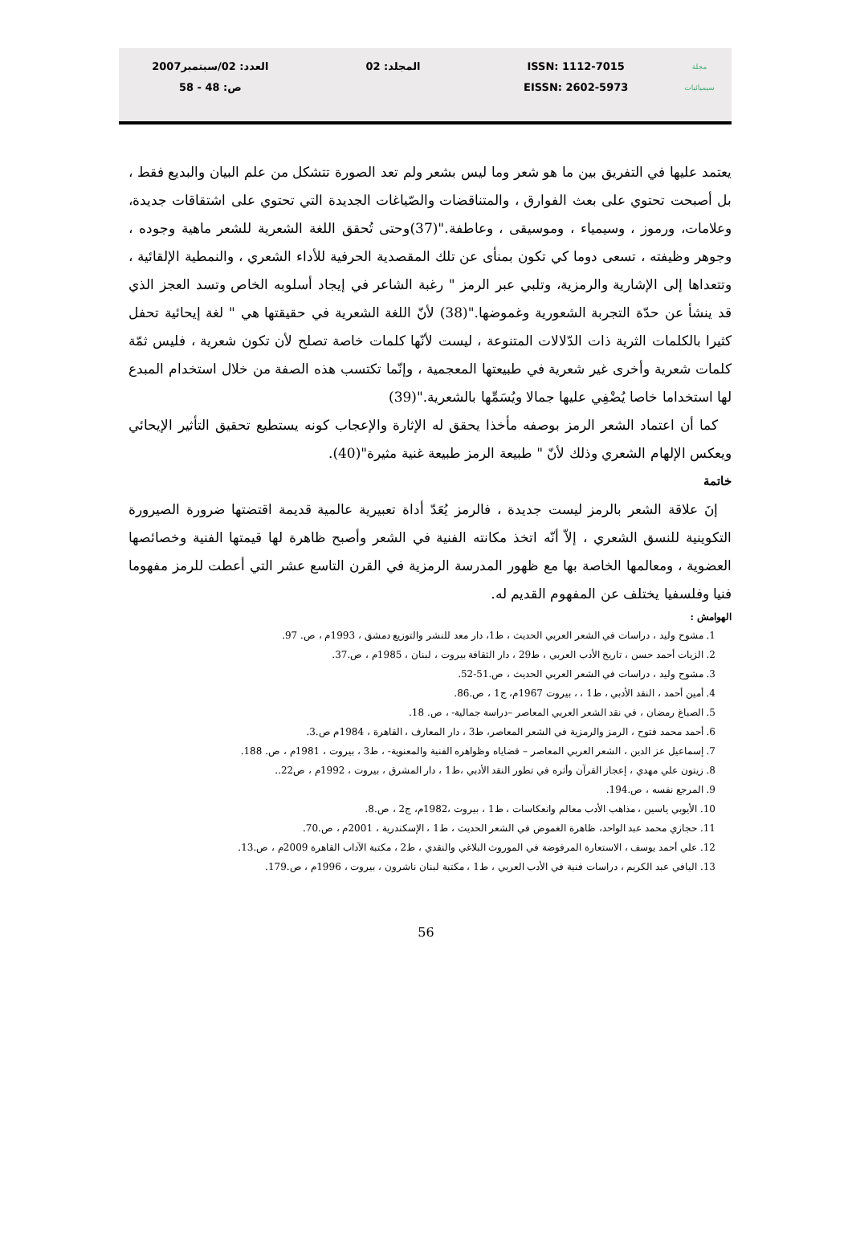مجلة
سيميائيات
ISSN: 1112-7015
EISSN: 2602-5973
المجلد: 02 العدد: 02/سبتمبر2007
ص: 48 - 58
يعتمد عليها في التفريق بين ما هو شعر وما ليس بشعر ولم تعد الصورة تتشكل من علم البيان والبديع فقط ، بل أصبحت تحتوي على بعث الفوارق ، والمتناقضات والصّياغات الجديدة التي تحتوي على اشتقاقات جديدة، وعلامات، ورموز ، وسيمياء ، وموسيقى ، وعاطفة."(37)وحتى تُحقق اللغة الشعرية للشعر ماهية وجوده ، وجوهر وظيفته ، تسعى دوما كي تكون بمنأى عن تلك المقصدية الحرفية للأداء الشعري ، والنمطية الإلقائية ، وتتعداها إلى الإشارية والرمزية، وتلبي عبر الرمز " رغبة الشاعر في إيجاد أسلوبه الخاص وتسد العجز الذي قد ينشأ عن حدّة التجربة الشعورية وغموضها."(38) لأنّ اللغة الشعرية في حقيقتها هي " لغة إيحائية تحفل كثيرا بالكلمات الثرية ذات الدّلالات المتنوعة ، ليست لأنّها كلمات خاصة تصلح لأن تكون شعرية ، فليس ثمّة كلمات شعرية وأخرى غير شعرية في طبيعتها المعجمية ، وإنّما تكتسب هذه الصفة من خلال استخدام المبدع لها استخداما خاصا يُضْفِي عليها جمالا ويُسَمِّها بالشعرية."(39)
 كما أن اعتماد الشعر الرمز بوصفه مأخذا يحقق له الإثارة والإعجاب كونه يستطيع تحقيق التأثير الإيحائي ويعكس الإلهام الشعري وذلك لأنّ " طبيعة الرمز طبيعة غنية مثيرة"(40).
خاتمة
 إنَ علاقة الشعر بالرمز ليست جديدة ، فالرمز يُعَدّ أداة تعبيرية عالمية قديمة اقتضتها ضرورة الصيرورة التكوينية للنسق الشعري ، إلاّ أنّه اتخذ مكانته الفنية في الشعر وأصبح ظاهرة لها قيمتها الفنية وخصائصها العضوية ، ومعالمها الخاصة بها مع ظهور المدرسة الرمزية في القرن التاسع عشر التي أعطت للرمز مفهوما فنيا وفلسفيا يختلف عن المفهوم القديم له.
الهوامش :
1. مشوح وليد ، دراسات في الشعر العربي الحديث ، ط1، دار معد للنشر والتوزيع دمشق ، 1993م ، ص. 97.
2. الزيات أحمد حسن ، تاريخ الأدب العربي ، ط29 ، دار الثقافة بيروت ، لبنان ، 1985م ، ص.37.
3. مشوح وليد ، دراسات في الشعر العربي الحديث ، ص.51-52.
4. أمين أحمد ، النقد الأدبي ، ط1 ، ، بيروت 1967م، ج1 ، ص.86.
5. الصباغ رمضان ، في نقد الشعر العربي المعاصر –دراسة جمالية- ، ص. 18.
6. أحمد محمد فتوح ، الرمز والرمزية في الشعر المعاصر، ط3 ، دار المعارف ، القاهرة ، 1984م ص.3.
7. إسماعيل عز الدين ، الشعر العربي المعاصر – قضاياه وظواهره الفنية والمعنوية- ، ط3 ، بيروت ، 1981م ، ص. 188.
8. زيتون علي مهدي ، إعجاز القرآن وأثره في تطور النقد الأدبي ،ط1 ، دار المشرق ، بيروت ، 1992م ، ص22..
9. المرجع نفسه ، ص.194.
10. الأيوبي ياسين ، مذاهب الأدب معالم وانعكاسات ، ط1 ، بيروت ،1982م، ج2 ، ص.8.
11. حجازي محمد عبد الواحد، ظاهرة الغموض في الشعر الحديث ، ط1 ، الإسكندرية ، 2001م ، ص.70.
12. علي أحمد يوسف ، الاستعارة المرفوضة في الموروث البلاغي والنقدي ، ط2 ، مكتبة الآداب القاهرة 2009م ، ص.13.
13. اليافي عبد الكريم ، دراسات فنية في الأدب العربي ، ط1 ، مكتبة لبنان ناشرون ، بيروت ، 1996م ، ص.179.
56